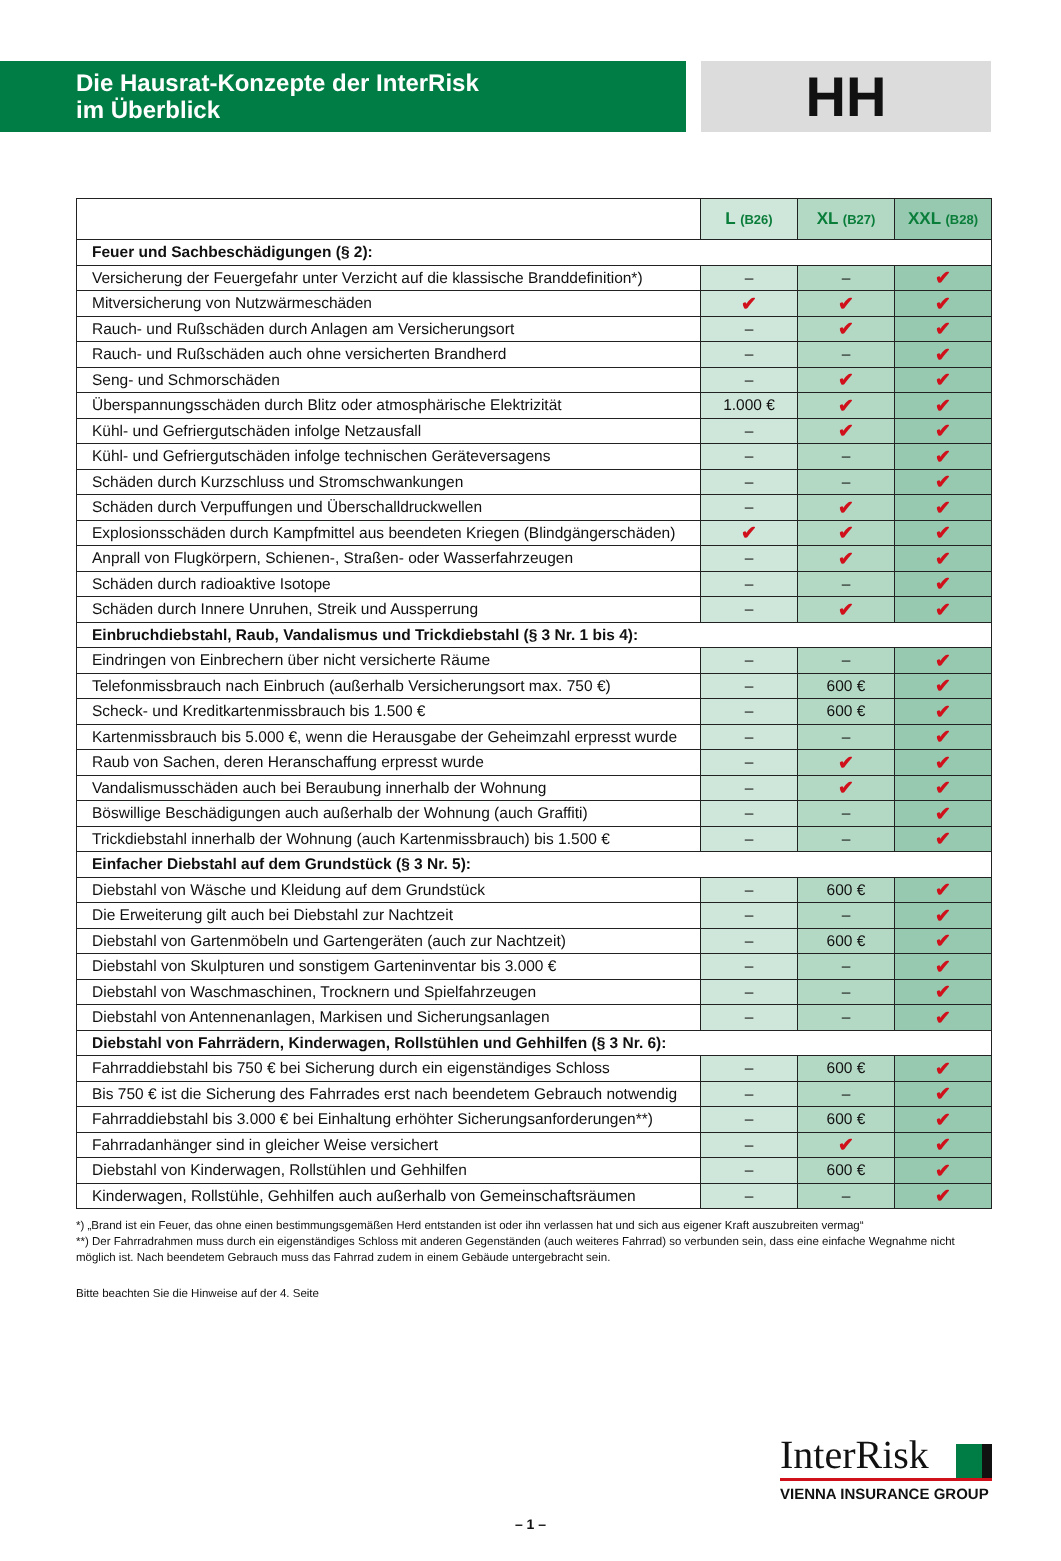Die Hausrat-Konzepte der InterRisk
im Überblick
HH
| | L (B26) | XL (B27) | XXL (B28) |
| --- | --- | --- | --- |
| Feuer und Sachbeschädigungen (§ 2): | | | |
| Versicherung der Feuergefahr unter Verzicht auf die klassische Branddefinition*) | – | – | ✔ |
| Mitversicherung von Nutzwärmeschäden | ✔ | ✔ | ✔ |
| Rauch- und Rußschäden durch Anlagen am Versicherungsort | – | ✔ | ✔ |
| Rauch- und Rußschäden auch ohne versicherten Brandherd | – | – | ✔ |
| Seng- und Schmorschäden | – | ✔ | ✔ |
| Überspannungsschäden durch Blitz oder atmosphärische Elektrizität | 1.000 € | ✔ | ✔ |
| Kühl- und Gefriergutschäden infolge Netzausfall | – | ✔ | ✔ |
| Kühl- und Gefriergutschäden infolge technischen Geräteversagens | – | – | ✔ |
| Schäden durch Kurzschluss und Stromschwankungen | – | – | ✔ |
| Schäden durch Verpuffungen und Überschalldruckwellen | – | ✔ | ✔ |
| Explosionsschäden durch Kampfmittel aus beendeten Kriegen (Blindgängerschäden) | ✔ | ✔ | ✔ |
| Anprall von Flugkörpern, Schienen-, Straßen- oder Wasserfahrzeugen | – | ✔ | ✔ |
| Schäden durch radioaktive Isotope | – | – | ✔ |
| Schäden durch Innere Unruhen, Streik und Aussperrung | – | ✔ | ✔ |
| Einbruchdiebstahl, Raub, Vandalismus und Trickdiebstahl (§ 3 Nr. 1 bis 4): | | | |
| Eindringen von Einbrechern über nicht versicherte Räume | – | – | ✔ |
| Telefonmissbrauch nach Einbruch (außerhalb Versicherungsort max. 750 €) | – | 600 € | ✔ |
| Scheck- und Kreditkartenmissbrauch bis 1.500 € | – | 600 € | ✔ |
| Kartenmissbrauch bis 5.000 €, wenn die Herausgabe der Geheimzahl erpresst wurde | – | – | ✔ |
| Raub von Sachen, deren Heranschaffung erpresst wurde | – | ✔ | ✔ |
| Vandalismusschäden auch bei Beraubung innerhalb der Wohnung | – | ✔ | ✔ |
| Böswillige Beschädigungen auch außerhalb der Wohnung (auch Graffiti) | – | – | ✔ |
| Trickdiebstahl innerhalb der Wohnung (auch Kartenmissbrauch) bis 1.500 € | – | – | ✔ |
| Einfacher Diebstahl auf dem Grundstück (§ 3 Nr. 5): | | | |
| Diebstahl von Wäsche und Kleidung auf dem Grundstück | – | 600 € | ✔ |
| Die Erweiterung gilt auch bei Diebstahl zur Nachtzeit | – | – | ✔ |
| Diebstahl von Gartenmöbeln und Gartengeräten (auch zur Nachtzeit) | – | 600 € | ✔ |
| Diebstahl von Skulpturen und sonstigem Garteninventar bis 3.000 € | – | – | ✔ |
| Diebstahl von Waschmaschinen, Trocknern und Spielfahrzeugen | – | – | ✔ |
| Diebstahl von Antennenanlagen, Markisen und Sicherungsanlagen | – | – | ✔ |
| Diebstahl von Fahrrädern, Kinderwagen, Rollstühlen und Gehhilfen (§ 3 Nr. 6): | | | |
| Fahrraddiebstahl bis 750 € bei Sicherung durch ein eigenständiges Schloss | – | 600 € | ✔ |
| Bis 750 € ist die Sicherung des Fahrrades erst nach beendetem Gebrauch notwendig | – | – | ✔ |
| Fahrraddiebstahl bis 3.000 € bei Einhaltung erhöhter Sicherungsanforderungen**) | – | 600 € | ✔ |
| Fahrradanhänger sind in gleicher Weise versichert | – | ✔ | ✔ |
| Diebstahl von Kinderwagen, Rollstühlen und Gehhilfen | – | 600 € | ✔ |
| Kinderwagen, Rollstühle, Gehhilfen auch außerhalb von Gemeinschaftsräumen | – | – | ✔ |
*) „Brand ist ein Feuer, das ohne einen bestimmungsgemäßen Herd entstanden ist oder ihn verlassen hat und sich aus eigener Kraft auszubreiten vermag“
**) Der Fahrradrahmen muss durch ein eigenständiges Schloss mit anderen Gegenständen (auch weiteres Fahrrad) so verbunden sein, dass eine einfache Wegnahme nicht möglich ist. Nach beendetem Gebrauch muss das Fahrrad zudem in einem Gebäude untergebracht sein.
Bitte beachten Sie die Hinweise auf der 4. Seite
InterRisk
VIENNA INSURANCE GROUP
– 1 –